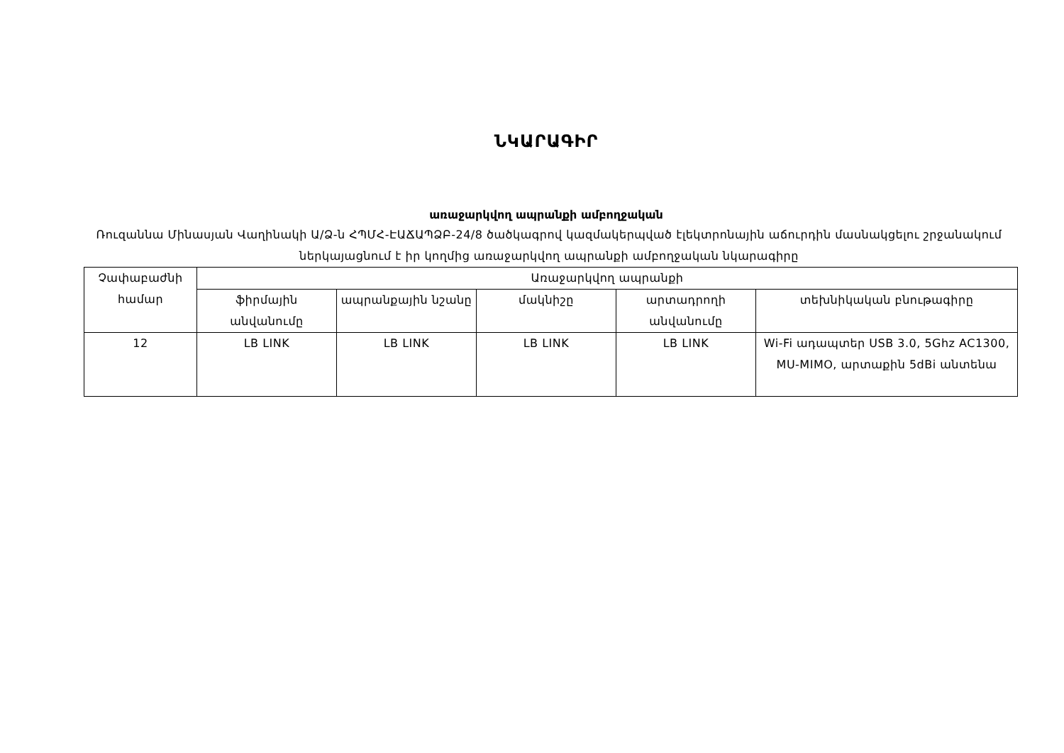ՆԿԱՐԱԳԻՐ
առաջարկվող ապրանքի ամբողջական
Ռուզաննա Մինասյան Վաղինակի Ա/Ձ-ն ՀՊՄՀ-ԷԱՃԱՊՁԲ-24/8 ծածկագրով կազմակերպված էլեկտրոնային աճուրդին մասնակցելու շրջանակում ներկայացնում է իր կողմից առաջարկվող ապրանքի ամբողջական նկարագիրը
| Չափաբաժնի համար | Առաջարկվող ապրանքի | | | | |
| --- | --- | --- | --- | --- | --- |
| | ֆիրմային անվանումը | ապրանքային նշանը | մակնիշը | արտադրողի անվանումը | տեխնիկական բնութագիրը |
| 12 | LB LINK | LB LINK | LB LINK | LB LINK | Wi-Fi ադապտեր USB 3.0, 5Ghz AC1300, MU-MIMO, արտաքին 5dBi անտենա |